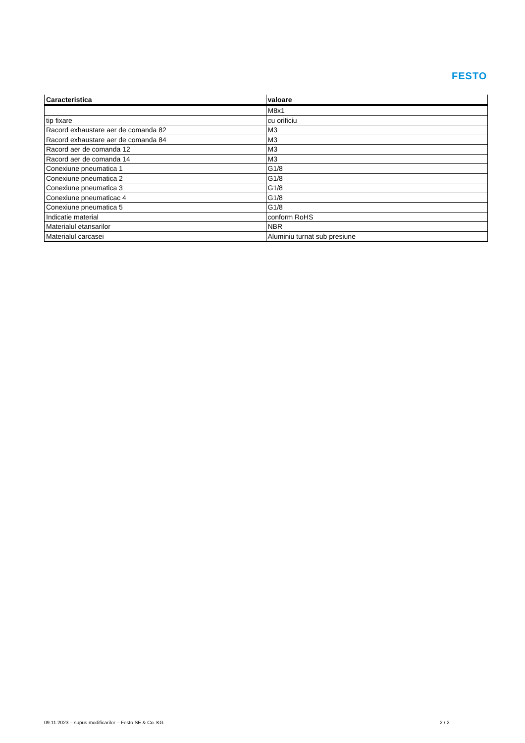FESTO
| Caracteristica | valoare |
| --- | --- |
| | M8x1 |
| tip fixare | cu orificiu |
| Racord exhaustare aer de comanda 82 | M3 |
| Racord exhaustare aer de comanda 84 | M3 |
| Racord aer de comanda 12 | M3 |
| Racord aer de comanda 14 | M3 |
| Conexiune pneumatica 1 | G1/8 |
| Conexiune pneumatica 2 | G1/8 |
| Conexiune pneumatica 3 | G1/8 |
| Conexiune pneumaticac 4 | G1/8 |
| Conexiune pneumatica 5 | G1/8 |
| Indicatie material | conform RoHS |
| Materialul etansarilor | NBR |
| Materialul carcasei | Aluminiu turnat sub presiune |
09.11.2023 – supus modificarilor – Festo SE & Co. KG
2 / 2